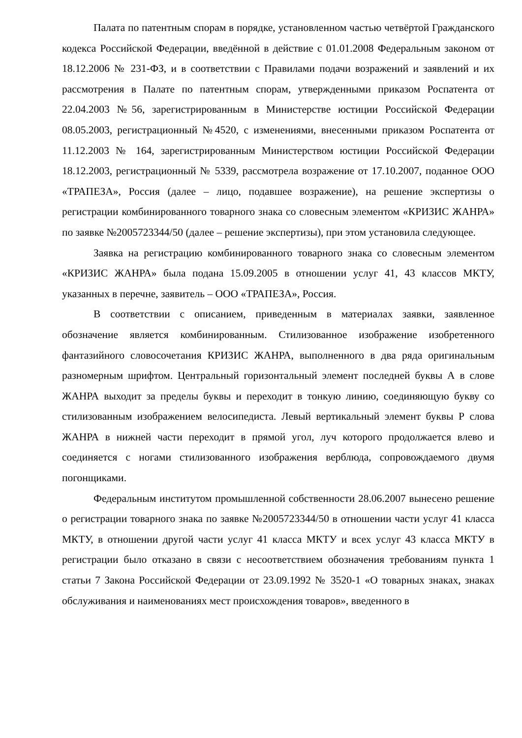Палата по патентным спорам в порядке, установленном частью четвёртой Гражданского кодекса Российской Федерации, введённой в действие с 01.01.2008 Федеральным законом от 18.12.2006 № 231-ФЗ, и в соответствии с Правилами подачи возражений и заявлений и их рассмотрения в Палате по патентным спорам, утвержденными приказом Роспатента от 22.04.2003 №56, зарегистрированным в Министерстве юстиции Российской Федерации 08.05.2003, регистрационный №4520, с изменениями, внесенными приказом Роспатента от 11.12.2003 № 164, зарегистрированным Министерством юстиции Российской Федерации 18.12.2003, регистрационный № 5339, рассмотрела возражение от 17.10.2007, поданное ООО «ТРАПЕЗА», Россия (далее – лицо, подавшее возражение), на решение экспертизы о регистрации комбинированного товарного знака со словесным элементом «КРИЗИС ЖАНРА» по заявке №2005723344/50 (далее – решение экспертизы), при этом установила следующее.
Заявка на регистрацию комбинированного товарного знака со словесным элементом «КРИЗИС ЖАНРА» была подана 15.09.2005 в отношении услуг 41, 43 классов МКТУ, указанных в перечне, заявитель – ООО «ТРАПЕЗА», Россия.
В соответствии с описанием, приведенным в материалах заявки, заявленное обозначение является комбинированным. Стилизованное изображение изобретенного фантазийного словосочетания КРИЗИС ЖАНРА, выполненного в два ряда оригинальным разномерным шрифтом. Центральный горизонтальный элемент последней буквы А в слове ЖАНРА выходит за пределы буквы и переходит в тонкую линию, соединяющую букву со стилизованным изображением велосипедиста. Левый вертикальный элемент буквы Р слова ЖАНРА в нижней части переходит в прямой угол, луч которого продолжается влево и соединяется с ногами стилизованного изображения верблюда, сопровождаемого двумя погонщиками.
Федеральным институтом промышленной собственности 28.06.2007 вынесено решение о регистрации товарного знака по заявке №2005723344/50 в отношении части услуг 41 класса МКТУ, в отношении другой части услуг 41 класса МКТУ и всех услуг 43 класса МКТУ в регистрации было отказано в связи с несоответствием обозначения требованиям пункта 1 статьи 7 Закона Российской Федерации от 23.09.1992 № 3520-1 «О товарных знаках, знаках обслуживания и наименованиях мест происхождения товаров», введенного в